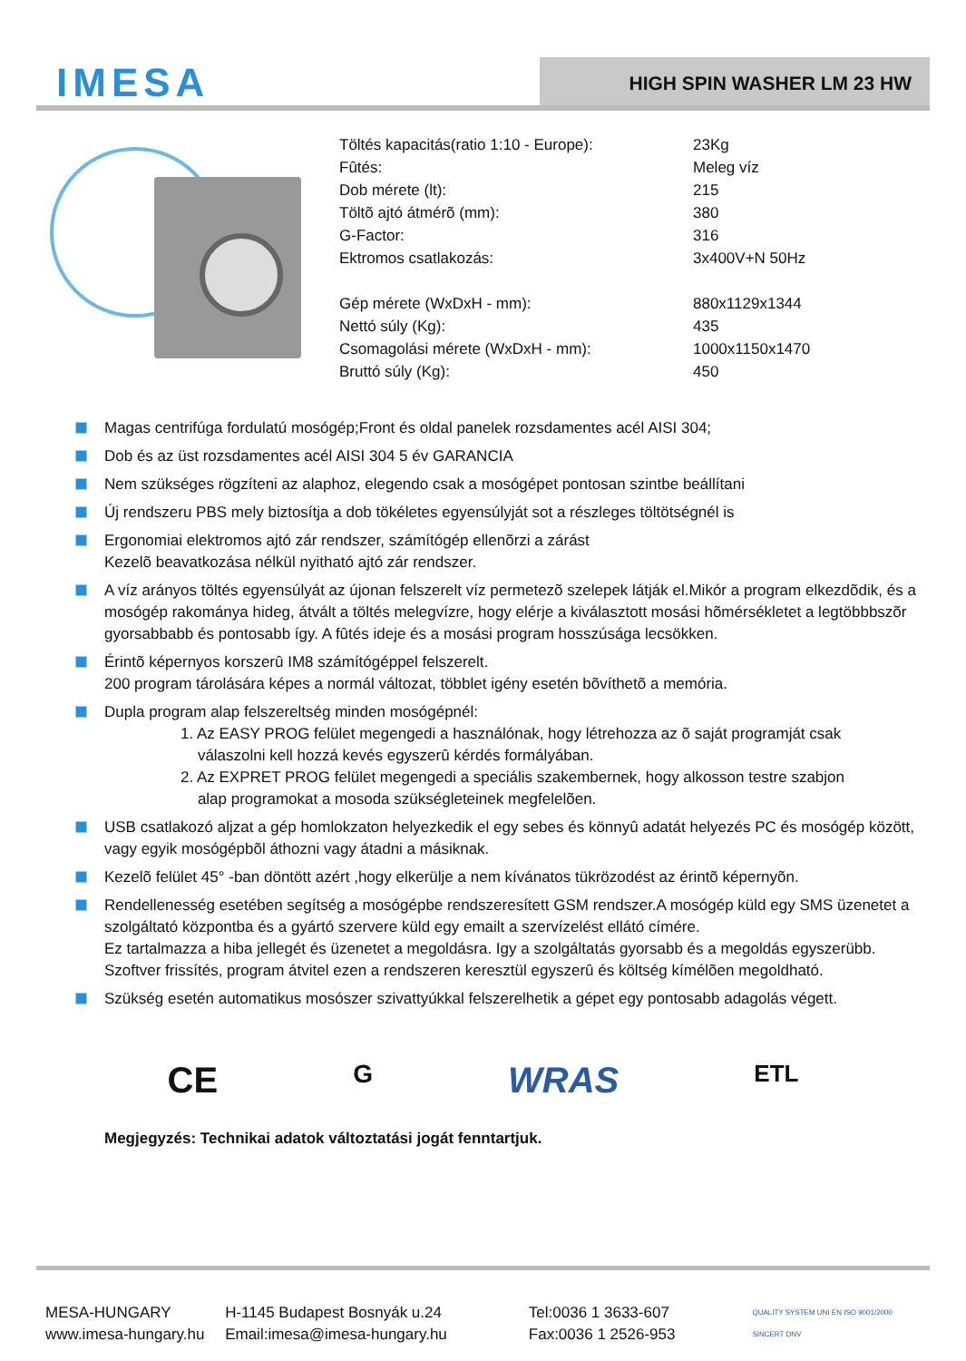IMESA
HIGH SPIN WASHER LM 23 HW
| Töltés kapacitás(ratio 1:10 - Europe): | 23Kg |
| Fûtés: | Meleg víz |
| Dob mérete (lt): | 215 |
| Töltõ ajtó átmérõ (mm): | 380 |
| G-Factor: | 316 |
| Ektromos csatlakozás: | 3x400V+N 50Hz |
| Gép mérete (WxDxH - mm): | 880x1129x1344 |
| Nettó súly (Kg): | 435 |
| Csomagolási mérete (WxDxH - mm): | 1000x1150x1470 |
| Bruttó súly (Kg): | 450 |
Magas centrifúga fordulatú mosógép;Front és oldal panelek rozsdamentes acél AISI 304;
Dob és az üst rozsdamentes acél AISI 304 5 év GARANCIA
Nem szükséges rögzíteni az alaphoz, elegendo csak a mosógépet pontosan szintbe beállítani
Új rendszeru PBS mely biztosítja a dob tökéletes egyensúlyját sot a részleges töltötségnél is
Ergonomiai elektromos ajtó zár rendszer, számítógép ellenõrzi a zárást
Kezelõ beavatkozása nélkül nyitható ajtó zár rendszer.
A víz arányos töltés egyensúlyát az újonan felszerelt víz permetezõ szelepek látják el.Mikór a program elkezdõdik, és a mosógép rakománya hideg, átvált a töltés melegvízre, hogy elérje a kiválasztott mosási hõmérsékletet a legtöbbbszõr gyorsabbabb és pontosabb így. A fûtés ideje és a mosási program hosszúsága lecsökken.
Érintõ képernyos korszerû IM8 számítógéppel felszerelt.
200 program tárolására képes a normál változat, többlet igény esetén bõvíthetõ a memória.
Dupla program alap felszereltség minden mosógépnél:
1. Az EASY PROG felület megengedi a használónak, hogy létrehozza az õ saját programját csak
válaszolni kell hozzá kevés egyszerû kérdés formályában.
2. Az EXPRET PROG felület megengedi a speciális szakembernek, hogy alkosson testre szabjon
alap programokat a mosoda szükségleteinek megfelelõen.
USB csatlakozó aljzat a gép homlokzaton helyezkedik el egy sebes és könnyû adatát helyezés PC és mosógép között, vagy egyik mosógépbõl áthozni vagy átadni a másiknak.
Kezelõ felület 45° -ban döntött azért ,hogy elkerülje a nem kívánatos tükrözodést az érintõ képernyõn.
Rendellenesség esetében segítség a mosógépbe rendszeresített GSM rendszer.A mosógép küld egy SMS üzenetet a szolgáltató központba és a gyártó szervere küld egy emailt a szervízelést ellátó címére.
Ez tartalmazza a hiba jellegét és üzenetet a megoldásra. Igy a szolgáltatás gyorsabb és a megoldás egyszerübb.
Szoftver frissítés, program átvitel ezen a rendszeren keresztül egyszerû és költség kímélõen megoldható.
Szükség esetén automatikus mosószer szivattyúkkal felszerelhetik a gépet egy pontosabb adagolás végett.
CE G WRAS ETL
Megjegyzés: Technikai adatok változtatási jogát fenntartjuk.
MESA-HUNGARY
www.imesa-hungary.hu
H-1145 Budapest Bosnyák u.24
Email:imesa@imesa-hungary.hu
Tel:0036 1 3633-607
Fax:0036 1 2526-953
QUALITY SYSTEM UNI EN ISO 9001/2000 SINCERT DNV